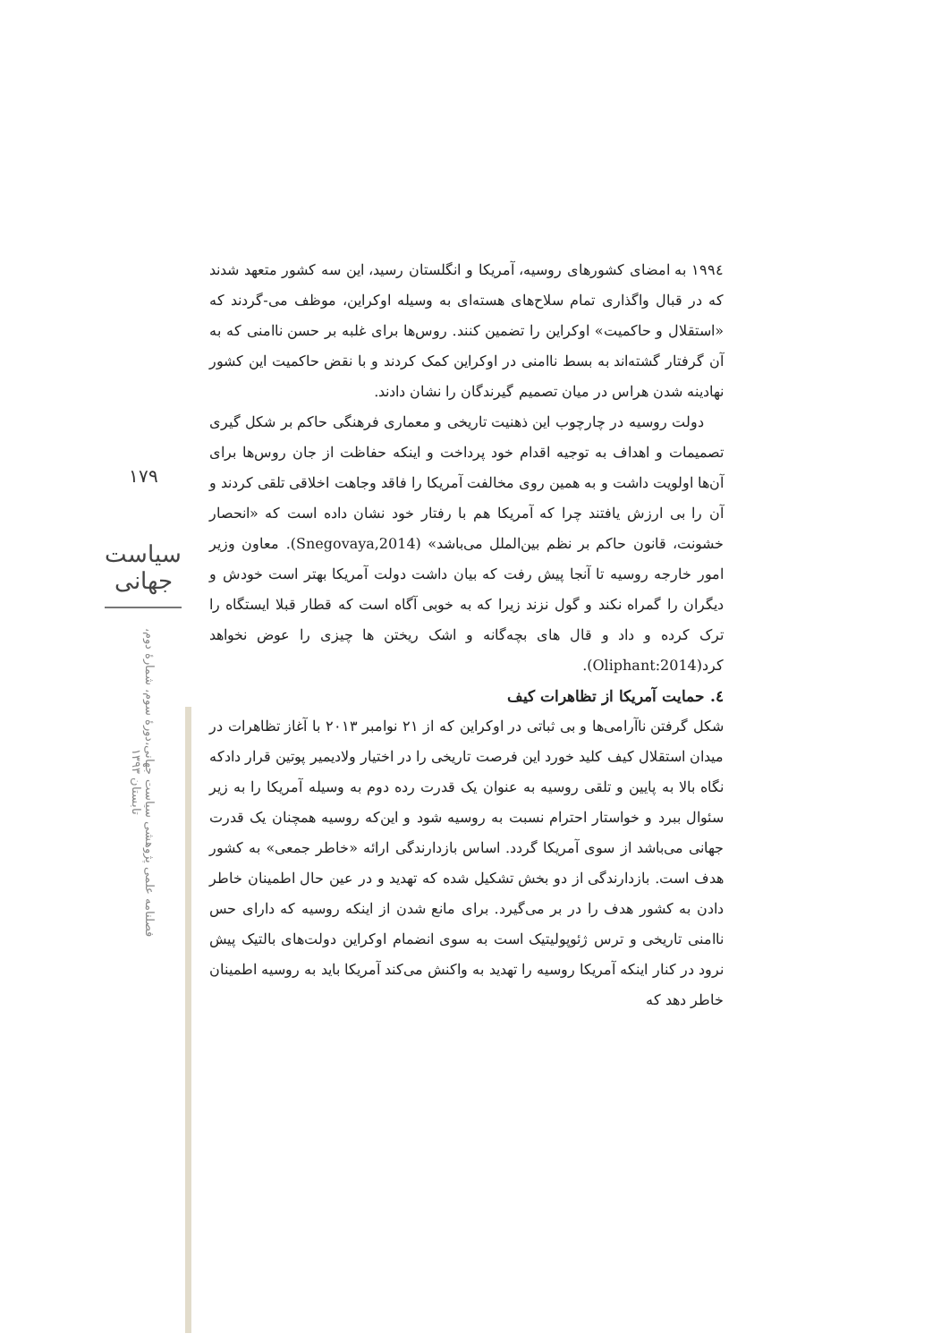۱۷۹
سیاست جهانی
فصلنامه علمی پژوهشی سیاست جهانی،دورۀ سوم، شمارۀ دوم، تابستان ۱۳۹۳
۱۹۹٤ به امضای کشورهای روسیه، آمریکا و انگلستان رسید، این سه کشور متعهد شدند که در قبال واگذاری تمام سلاح‌های هسته‌ای به وسیله اوکراین، موظف می-گردند که «استقلال و حاکمیت» اوکراین را تضمین کنند. روس‌ها برای غلبه بر حسن ناامنی که به آن گرفتار گشته‌اند به بسط ناامنی در اوکراین کمک کردند و با نقض حاکمیت این کشور نهادینه شدن هراس در میان تصمیم گیرندگان را نشان دادند.
دولت روسیه در چارچوب این ذهنیت تاریخی و معماری فرهنگی حاکم بر شکل گیری تصمیمات و اهداف به توجیه اقدام خود پرداخت و اینکه حفاظت از جان روس‌ها برای آن‌ها اولویت داشت و به همین روی مخالفت آمریکا را فاقد وجاهت اخلاقی تلقی کردند و آن را بی ارزش یافتند چرا که آمریکا هم با رفتار خود نشان داده است که «انحصار خشونت، قانون حاکم بر نظم بین‌الملل می‌باشد» (Snegovaya,2014). معاون وزیر امور خارجه روسیه تا آنجا پیش رفت که بیان داشت دولت آمریکا بهتر است خودش و دیگران را گمراه نکند و گول نزند زیرا که به خوبی آگاه است که قطار قبلا ایستگاه را ترک کرده و داد و قال های بچه‌گانه و اشک ریختن ها چیزی را عوض نخواهد کرد(Oliphant:2014).
٤. حمایت آمریکا از تظاهرات کیف
شکل گرفتن ناآرامی‌ها و بی ثباتی در اوکراین که از ۲۱ نوامبر ۲۰۱۳ با آغاز تظاهرات در میدان استقلال کیف کلید خورد این فرصت تاریخی را در اختیار ولادیمیر پوتین قرار دادکه نگاه بالا به پایین و تلقی روسیه به عنوان یک قدرت رده دوم به وسیله آمریکا را به زیر سئوال ببرد و خواستار احترام نسبت به روسیه شود و این‌که روسیه همچنان یک قدرت جهانی می‌باشد از سوی آمریکا گردد. اساس بازدارندگی ارائه «خاطر جمعی» به کشور هدف است. بازدارندگی از دو بخش تشکیل شده که تهدید و در عین حال اطمینان خاطر دادن به کشور هدف را در بر می‌گیرد. برای مانع شدن از اینکه روسیه که دارای حس ناامنی تاریخی و ترس ژئوپولیتیک است به سوی انضمام اوکراین دولت‌های بالتیک پیش نرود در کنار اینکه آمریکا روسیه را تهدید به واکنش می‌کند آمریکا باید به روسیه اطمینان خاطر دهد که